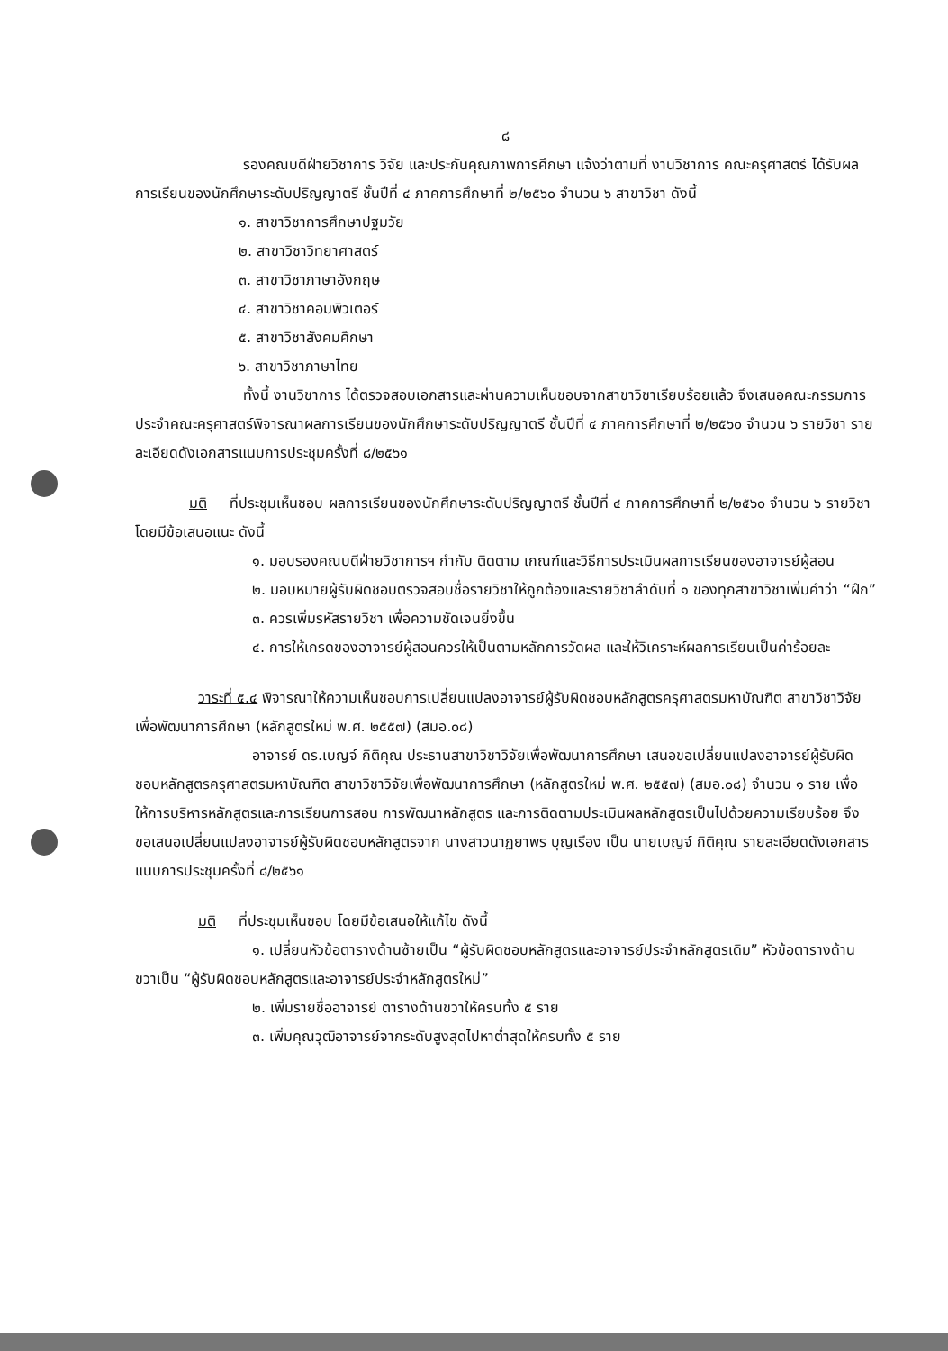๘
รองคณบดีฝ่ายวิชาการ วิจัย และประกันคุณภาพการศึกษา แจ้งว่าตามที่ งานวิชาการ คณะครุศาสตร์ ได้รับผลการเรียนของนักศึกษาระดับปริญญาตรี ชั้นปีที่ ๔ ภาคการศึกษาที่ ๒/๒๕๖๐ จำนวน ๖ สาขาวิชา ดังนี้
๑. สาขาวิชาการศึกษาปฐมวัย
๒. สาขาวิชาวิทยาศาสตร์
๓. สาขาวิชาภาษาอังกฤษ
๔. สาขาวิชาคอมพิวเตอร์
๕. สาขาวิชาสังคมศึกษา
๖. สาขาวิชาภาษาไทย
ทั้งนี้ งานวิชาการ ได้ตรวจสอบเอกสารและผ่านความเห็นชอบจากสาขาวิชาเรียบร้อยแล้ว จึงเสนอคณะกรรมการประจำคณะครุศาสตร์พิจารณาผลการเรียนของนักศึกษาระดับปริญญาตรี ชั้นปีที่ ๔ ภาคการศึกษาที่ ๒/๒๕๖๐ จำนวน ๖ รายวิชา รายละเอียดดังเอกสารแนบการประชุมครั้งที่ ๘/๒๕๖๑
มติ ที่ประชุมเห็นชอบ ผลการเรียนของนักศึกษาระดับปริญญาตรี ชั้นปีที่ ๔ ภาคการศึกษาที่ ๒/๒๕๖๐ จำนวน ๖ รายวิชา โดยมีข้อเสนอแนะ ดังนี้
๑. มอบรองคณบดีฝ่ายวิชาการฯ กำกับ ติดตาม เกณฑ์และวิธีการประเมินผลการเรียนของอาจารย์ผู้สอน
๒. มอบหมายผู้รับผิดชอบตรวจสอบชื่อรายวิชาให้ถูกต้องและรายวิชาลำดับที่ ๑ ของทุกสาขาวิชาเพิ่มคำว่า “ฝึก”
๓. ควรเพิ่มรหัสรายวิชา เพื่อความชัดเจนยิ่งขึ้น
๔. การให้เกรดของอาจารย์ผู้สอนควรให้เป็นตามหลักการวัดผล และให้วิเคราะห์ผลการเรียนเป็นค่าร้อยละ
วาระที่ ๕.๔ พิจารณาให้ความเห็นชอบการเปลี่ยนแปลงอาจารย์ผู้รับผิดชอบหลักสูตรครุศาสตรมหาบัณฑิต สาขาวิชาวิจัยเพื่อพัฒนาการศึกษา (หลักสูตรใหม่ พ.ศ. ๒๕๕๗) (สมอ.๐๘)
อาจารย์ ดร.เบญจ์ กิติคุณ ประธานสาขาวิชาวิจัยเพื่อพัฒนาการศึกษา เสนอขอเปลี่ยนแปลงอาจารย์ผู้รับผิดชอบหลักสูตรครุศาสตรมหาบัณฑิต สาขาวิชาวิจัยเพื่อพัฒนาการศึกษา (หลักสูตรใหม่ พ.ศ. ๒๕๕๗) (สมอ.๐๘) จำนวน ๑ ราย เพื่อให้การบริหารหลักสูตรและการเรียนการสอน การพัฒนาหลักสูตร และการติดตามประเมินผลหลักสูตรเป็นไปด้วยความเรียบร้อย จึงขอเสนอเปลี่ยนแปลงอาจารย์ผู้รับผิดชอบหลักสูตรจาก นางสาวนาฏยาพร บุญเรือง เป็น นายเบญจ์ กิติคุณ รายละเอียดดังเอกสารแนบการประชุมครั้งที่ ๘/๒๕๖๑
มติ ที่ประชุมเห็นชอบ โดยมีข้อเสนอให้แก้ไข ดังนี้
๑. เปลี่ยนหัวข้อตารางด้านซ้ายเป็น “ผู้รับผิดชอบหลักสูตรและอาจารย์ประจำหลักสูตรเดิม” หัวข้อตารางด้านขวาเป็น “ผู้รับผิดชอบหลักสูตรและอาจารย์ประจำหลักสูตรใหม่”
๒. เพิ่มรายชื่ออาจารย์ ตารางด้านขวาให้ครบทั้ง ๕ ราย
๓. เพิ่มคุณวุฒิอาจารย์จากระดับสูงสุดไปหาต่ำสุดให้ครบทั้ง ๕ ราย